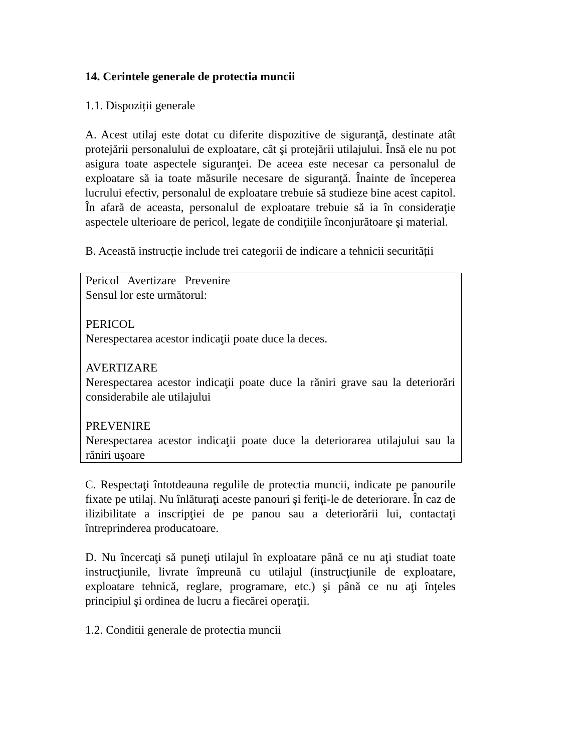14. Cerintele generale de protectia muncii
1.1. Dispoziții generale
A. Acest utilaj este dotat cu diferite dispozitive de siguranţă, destinate atât protejării personalului de exploatare, cât şi protejării utilajului. Însă ele nu pot asigura toate aspectele siguranţei. De aceea este necesar ca personalul de exploatare să ia toate măsurile necesare de siguranţă. Înainte de începerea lucrului efectiv, personalul de exploatare trebuie să studieze bine acest capitol. În afară de aceasta, personalul de exploatare trebuie să ia în consideraţie aspectele ulterioare de pericol, legate de condiţiile înconjurătoare şi material.
B. Această instrucție include trei categorii de indicare a tehnicii securității
Pericol Avertizare Prevenire
Sensul lor este următorul:
PERICOL
Nerespectarea acestor indicaţii poate duce la deces.
AVERTIZARE
Nerespectarea acestor indicaţii poate duce la răniri grave sau la deteriorări considerabile ale utilajului
PREVENIRE
Nerespectarea acestor indicaţii poate duce la deteriorarea utilajului sau la răniri uşoare
C. Respectaţi întotdeauna regulile de protectia muncii, indicate pe panourile fixate pe utilaj. Nu înlăturaţi aceste panouri şi feriţi-le de deteriorare. În caz de ilizibilitate a inscripţiei de pe panou sau a deteriorării lui, contactaţi întreprinderea producatoare.
D. Nu încercaţi să puneţi utilajul în exploatare până ce nu aţi studiat toate instrucţiunile, livrate împreună cu utilajul (instrucţiunile de exploatare, exploatare tehnică, reglare, programare, etc.) şi până ce nu aţi înţeles principiul şi ordinea de lucru a fiecărei operaţii.
1.2. Conditii generale de protectia muncii